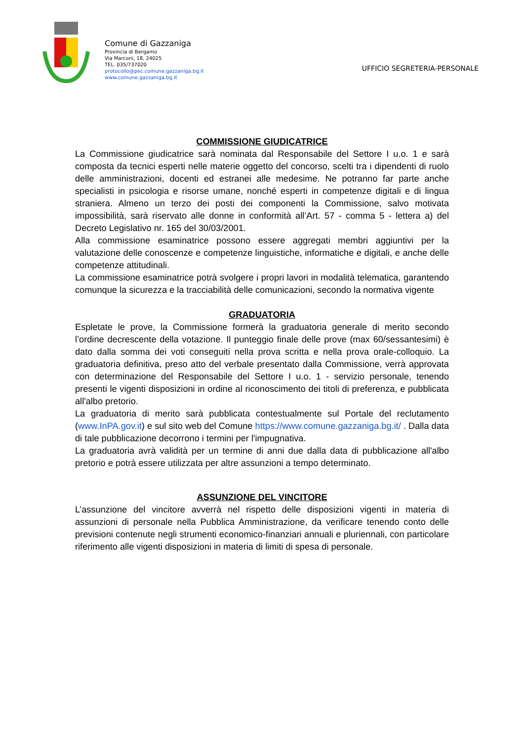Comune di Gazzaniga
Provincia di Bergamo
Via Marconi, 18, 24025
TEL. 035/737020
protocollo@pec.comune.gazzaniga.bg.it
www.comune.gazzaniga.bg.it
UFFICIO SEGRETERIA-PERSONALE
COMMISSIONE GIUDICATRICE
La Commissione giudicatrice sarà nominata dal Responsabile del Settore I u.o. 1 e sarà composta da tecnici esperti nelle materie oggetto del concorso, scelti tra i dipendenti di ruolo delle amministrazioni, docenti ed estranei alle medesime. Ne potranno far parte anche specialisti in psicologia e risorse umane, nonché esperti in competenze digitali e di lingua straniera. Almeno un terzo dei posti dei componenti la Commissione, salvo motivata impossibilità, sarà riservato alle donne in conformità all’Art. 57 - comma 5 - lettera a) del Decreto Legislativo nr. 165 del 30/03/2001.
Alla commissione esaminatrice possono essere aggregati membri aggiuntivi per la valutazione delle conoscenze e competenze linguistiche, informatiche e digitali, e anche delle competenze attitudinali.
La commissione esaminatrice potrà svolgere i propri lavori in modalità telematica, garantendo comunque la sicurezza e la tracciabilità delle comunicazioni, secondo la normativa vigente
GRADUATORIA
Espletate le prove, la Commissione formerà la graduatoria generale di merito secondo l’ordine decrescente della votazione. Il punteggio finale delle prove (max 60/sessantesimi) è dato dalla somma dei voti conseguiti nella prova scritta e nella prova orale-colloquio. La graduatoria definitiva, preso atto del verbale presentato dalla Commissione, verrà approvata con determinazione del Responsabile del Settore I u.o. 1 - servizio personale, tenendo presenti le vigenti disposizioni in ordine al riconoscimento dei titoli di preferenza, e pubblicata all'albo pretorio.
La graduatoria di merito sarà pubblicata contestualmente sul Portale del reclutamento (www.InPA.gov.it) e sul sito web del Comune https://www.comune.gazzaniga.bg.it/ . Dalla data di tale pubblicazione decorrono i termini per l'impugnativa.
La graduatoria avrà validità per un termine di anni due dalla data di pubblicazione all'albo pretorio e potrà essere utilizzata per altre assunzioni a tempo determinato.
ASSUNZIONE DEL VINCITORE
L’assunzione del vincitore avverrà nel rispetto delle disposizioni vigenti in materia di assunzioni di personale nella Pubblica Amministrazione, da verificare tenendo conto delle previsioni contenute negli strumenti economico-finanziari annuali e pluriennali, con particolare riferimento alle vigenti disposizioni in materia di limiti di spesa di personale.